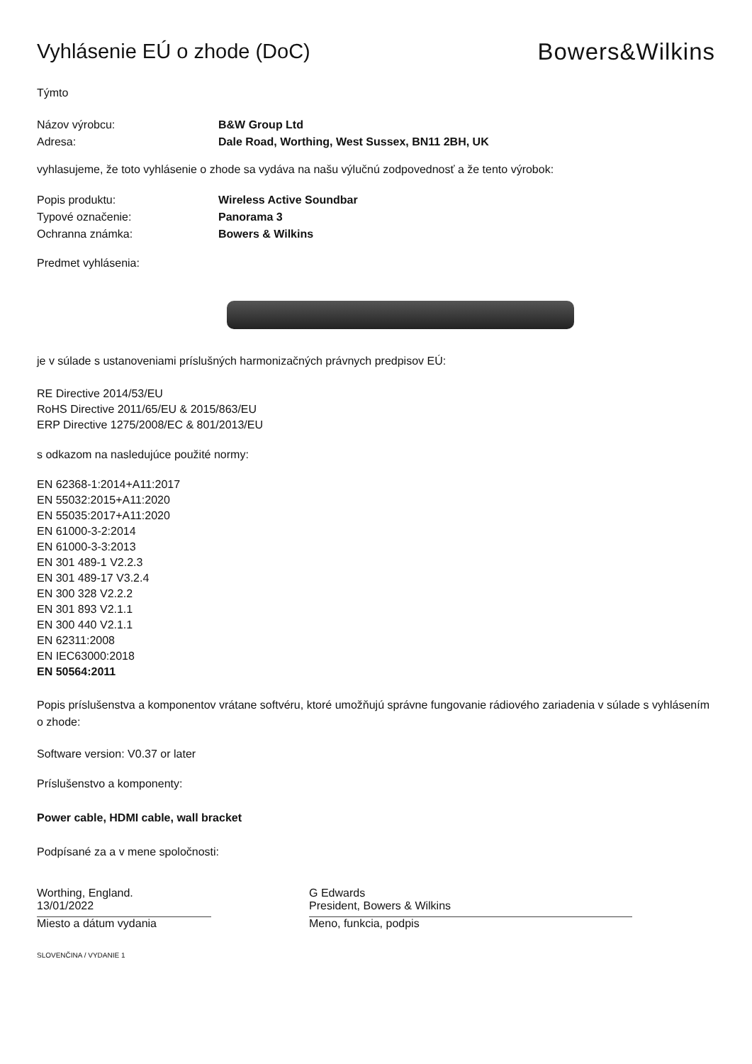Vyhlásenie EÚ o zhode (DoC) Bowers&Wilkins
Týmto
Názov výrobcu: B&W Group Ltd
Adresa: Dale Road, Worthing, West Sussex, BN11 2BH, UK
vyhlasujeme, že toto vyhlásenie o zhode sa vydáva na našu výlučnú zodpovednosť a že tento výrobok:
Popis produktu: Wireless Active Soundbar
Typové označenie: Panorama 3
Ochranna známka: Bowers & Wilkins
Predmet vyhlásenia:
je v súlade s ustanoveniami príslušných harmonizačných právnych predpisov EÚ:
RE Directive 2014/53/EU
RoHS Directive 2011/65/EU & 2015/863/EU
ERP Directive 1275/2008/EC & 801/2013/EU
s odkazom na nasledujúce použité normy:
EN 62368-1:2014+A11:2017
EN 55032:2015+A11:2020
EN 55035:2017+A11:2020
EN 61000-3-2:2014
EN 61000-3-3:2013
EN 301 489-1 V2.2.3
EN 301 489-17 V3.2.4
EN 300 328 V2.2.2
EN 301 893 V2.1.1
EN 300 440 V2.1.1
EN 62311:2008
EN IEC63000:2018
EN 50564:2011
Popis príslušenstva a komponentov vrátane softvéru, ktoré umožňujú správne fungovanie rádiového zariadenia v súlade s vyhlásením o zhode:
Software version: V0.37 or later
Príslušenstvo a komponenty:
Power cable, HDMI cable, wall bracket
Podpísané za a v mene spoločnosti:
Worthing, England.
13/01/2022
Miesto a dátum vydania
G Edwards
President, Bowers & Wilkins
Meno, funkcia, podpis
SLOVENČINA / VYDANIE 1